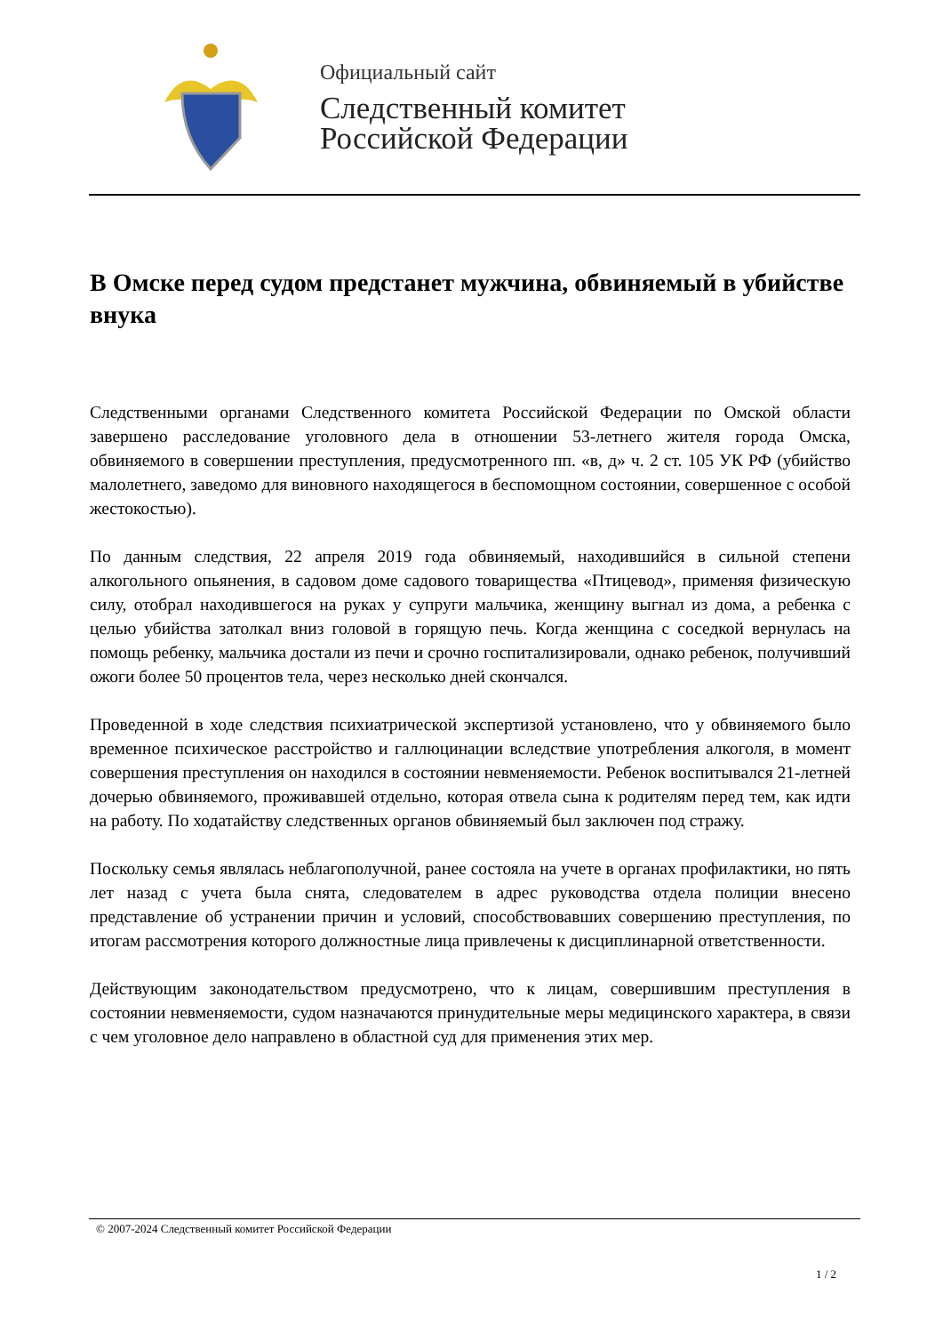Официальный сайт
Следственный комитет
Российской Федерации
В Омске перед судом предстанет мужчина, обвиняемый в убийстве внука
Следственными органами Следственного комитета Российской Федерации по Омской области завершено расследование уголовного дела в отношении 53-летнего жителя города Омска, обвиняемого в совершении преступления, предусмотренного пп. «в, д» ч. 2 ст. 105 УК РФ (убийство малолетнего, заведомо для виновного находящегося в беспомощном состоянии, совершенное с особой жестокостью).
По данным следствия, 22 апреля 2019 года обвиняемый, находившийся в сильной степени алкогольного опьянения, в садовом доме садового товарищества «Птицевод», применяя физическую силу, отобрал находившегося на руках у супруги мальчика, женщину выгнал из дома, а ребенка с целью убийства затолкал вниз головой в горящую печь. Когда женщина с соседкой вернулась на помощь ребенку, мальчика достали из печи и срочно госпитализировали, однако ребенок, получивший ожоги более 50 процентов тела, через несколько дней скончался.
Проведенной в ходе следствия психиатрической экспертизой установлено, что у обвиняемого было временное психическое расстройство и галлюцинации вследствие употребления алкоголя, в момент совершения преступления он находился в состоянии невменяемости. Ребенок воспитывался 21-летней дочерью обвиняемого, проживавшей отдельно, которая отвела сына к родителям перед тем, как идти на работу. По ходатайству следственных органов обвиняемый был заключен под стражу.
Поскольку семья являлась неблагополучной, ранее состояла на учете в органах профилактики, но пять лет назад с учета была снята, следователем в адрес руководства отдела полиции внесено представление об устранении причин и условий, способствовавших совершению преступления, по итогам рассмотрения которого должностные лица привлечены к дисциплинарной ответственности.
Действующим законодательством предусмотрено, что к лицам, совершившим преступления в состоянии невменяемости, судом назначаются принудительные меры медицинского характера, в связи с чем уголовное дело направлено в областной суд для применения этих мер.
© 2007-2024 Следственный комитет Российской Федерации
1 / 2